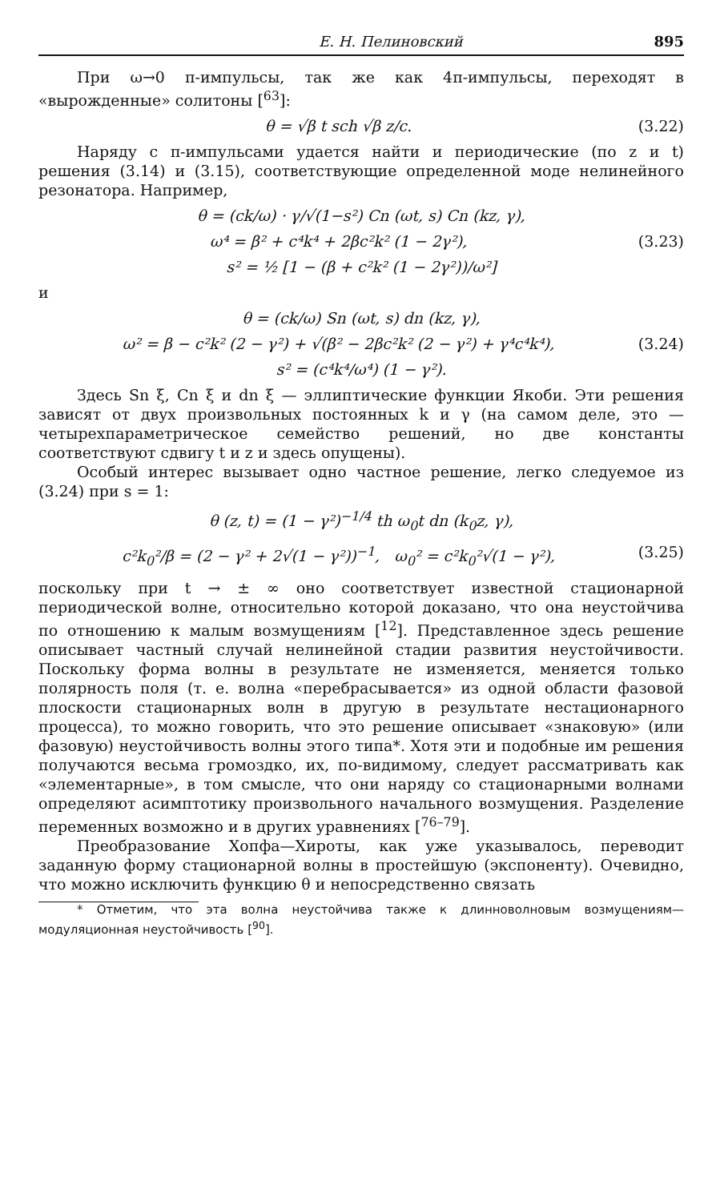Е. Н. Пелиновский 895
При ω→0 π-импульсы, так же как 4π-импульсы, переходят в «вырожденные» солитоны [<sup>63</sup>]:
θ = √β t sch √β z/c. (3.22)
Наряду с π-импульсами удается найти и периодические (по z и t) решения (3.14) и (3.15), соответствующие определенной моде нелинейного резонатора. Например,
θ = (ck/ω) · γ/√(1−s²) Cn (ωt, s) Cn (kz, γ),
ω⁴ = β² + c⁴k⁴ + 2βc²k² (1 − 2γ²), (3.23)
s² = ½ [1 − (β + c²k² (1 − 2γ²))/ω²]
и
θ = (ck/ω) Sn (ωt, s) dn (kz, γ),
ω² = β − c²k² (2 − γ²) + √(β² − 2βc²k² (2 − γ²) + γ⁴c⁴k⁴), (3.24)
s² = (c⁴k⁴/ω⁴) (1 − γ²).
Здесь Sn ξ, Cn ξ и dn ξ — эллиптические функции Якоби. Эти решения зависят от двух произвольных постоянных k и γ (на самом деле, это — четырехпараметрическое семейство решений, но две константы соответствуют сдвигу t и z и здесь опущены).
Особый интерес вызывает одно частное решение, легко следуемое из (3.24) при s = 1:
θ (z, t) = (1 − γ²)<sup>−1/4</sup> th ω<sub>0</sub>t dn (k<sub>0</sub>z, γ),
c²k<sub>0</sub>²/β = (2 − γ² + 2√(1 − γ²))<sup>−1</sup>, ω<sub>0</sub>² = c²k<sub>0</sub>²√(1 − γ²), (3.25)
поскольку при t → ± ∞ оно соответствует известной стационарной периодической волне, относительно которой доказано, что она неустойчива по отношению к малым возмущениям [<sup>12</sup>]. Представленное здесь решение описывает частный случай нелинейной стадии развития неустойчивости. Поскольку форма волны в результате не изменяется, меняется только полярность поля (т. е. волна «перебрасывается» из одной области фазовой плоскости стационарных волн в другую в результате нестационарного процесса), то можно говорить, что это решение описывает «знаковую» (или фазовую) неустойчивость волны этого типа*. Хотя эти и подобные им решения получаются весьма громоздко, их, по-видимому, следует рассматривать как «элементарные», в том смысле, что они наряду со стационарными волнами определяют асимптотику произвольного начального возмущения. Разделение переменных возможно и в других уравнениях [<sup>76–79</sup>].
Преобразование Хопфа—Хироты, как уже указывалось, переводит заданную форму стационарной волны в простейшую (экспоненту). Очевидно, что можно исключить функцию θ и непосредственно связать
* Отметим, что эта волна неустойчива также к длинноволновым возмущениям— модуляционная неустойчивость [<sup>90</sup>].